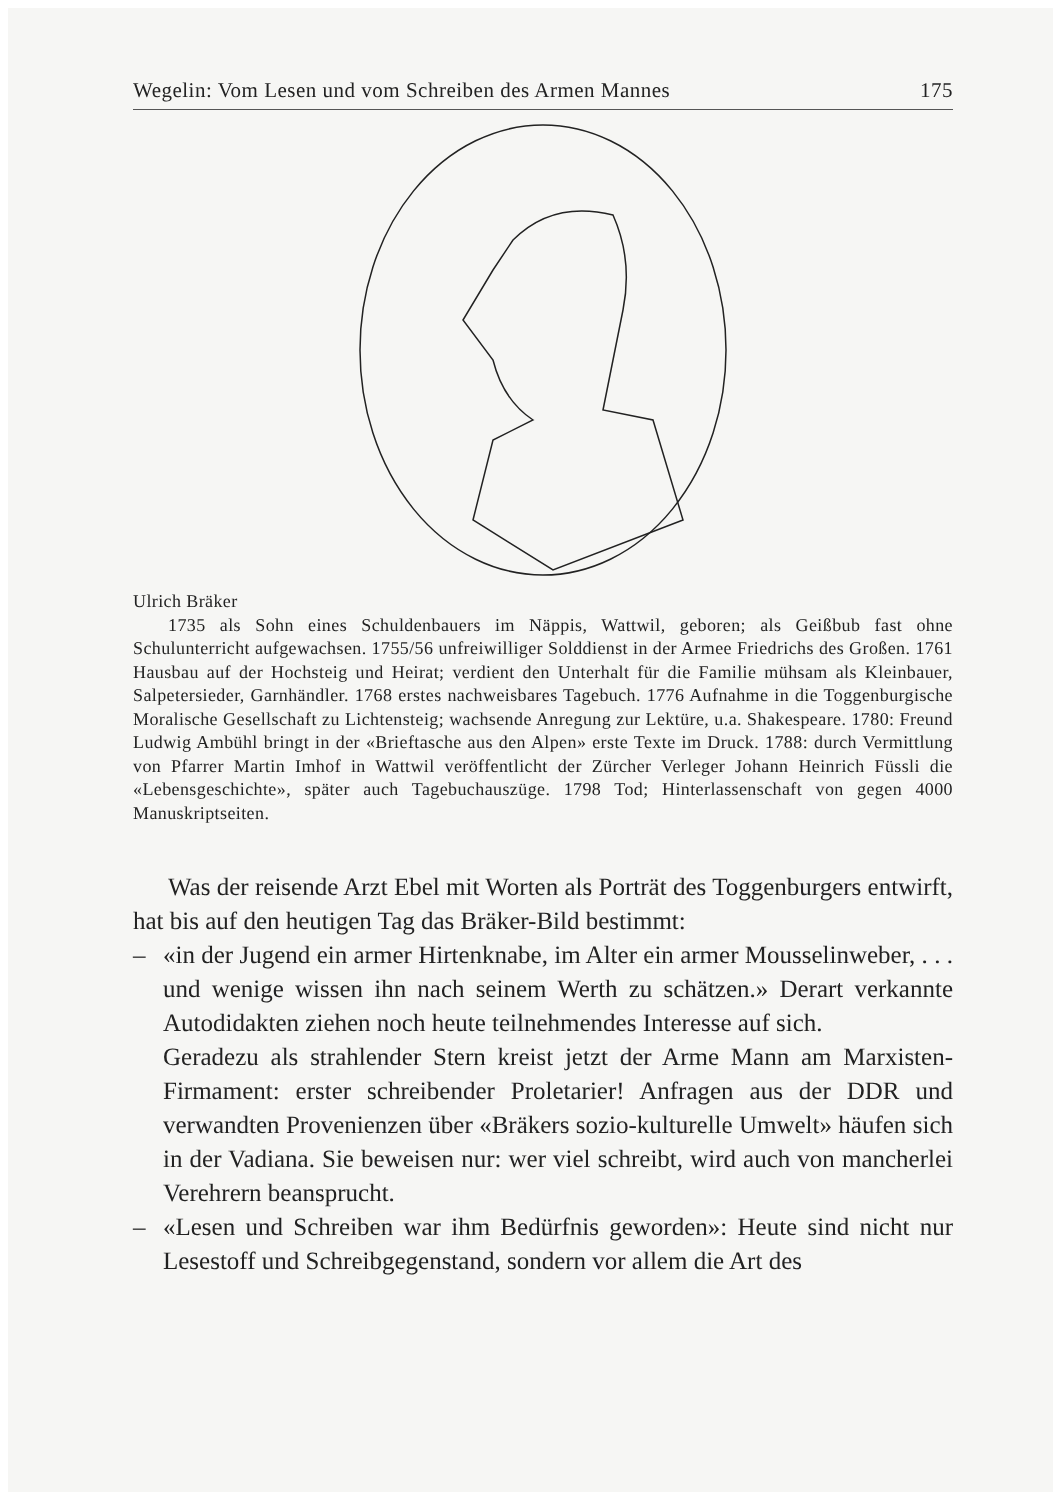Wegelin: Vom Lesen und vom Schreiben des Armen Mannes 175
Ulrich Bräker
1735 als Sohn eines Schuldenbauers im Näppis, Wattwil, geboren; als Geißbub fast ohne Schulunterricht aufgewachsen. 1755/56 unfreiwilliger Solddienst in der Armee Friedrichs des Großen. 1761 Hausbau auf der Hochsteig und Heirat; verdient den Unterhalt für die Familie mühsam als Kleinbauer, Salpetersieder, Garnhändler. 1768 erstes nachweisbares Tagebuch. 1776 Aufnahme in die Toggenburgische Moralische Gesellschaft zu Lichtensteig; wachsende Anregung zur Lektüre, u.a. Shakespeare. 1780: Freund Ludwig Ambühl bringt in der «Brieftasche aus den Alpen» erste Texte im Druck. 1788: durch Vermittlung von Pfarrer Martin Imhof in Wattwil veröffentlicht der Zürcher Verleger Johann Heinrich Füssli die «Lebensgeschichte», später auch Tagebuchauszüge. 1798 Tod; Hinterlassenschaft von gegen 4000 Manuskriptseiten.
Was der reisende Arzt Ebel mit Worten als Porträt des Toggenburgers entwirft, hat bis auf den heutigen Tag das Bräker-Bild bestimmt:
– «in der Jugend ein armer Hirtenknabe, im Alter ein armer Mousselinweber, . . . und wenige wissen ihn nach seinem Werth zu schätzen.» Derart verkannte Autodidakten ziehen noch heute teilnehmendes Interesse auf sich.
Geradezu als strahlender Stern kreist jetzt der Arme Mann am Marxisten-Firmament: erster schreibender Proletarier! Anfragen aus der DDR und verwandten Provenienzen über «Bräkers sozio-kulturelle Umwelt» häufen sich in der Vadiana. Sie beweisen nur: wer viel schreibt, wird auch von mancherlei Verehrern beansprucht.
– «Lesen und Schreiben war ihm Bedürfnis geworden»: Heute sind nicht nur Lesestoff und Schreibgegenstand, sondern vor allem die Art des